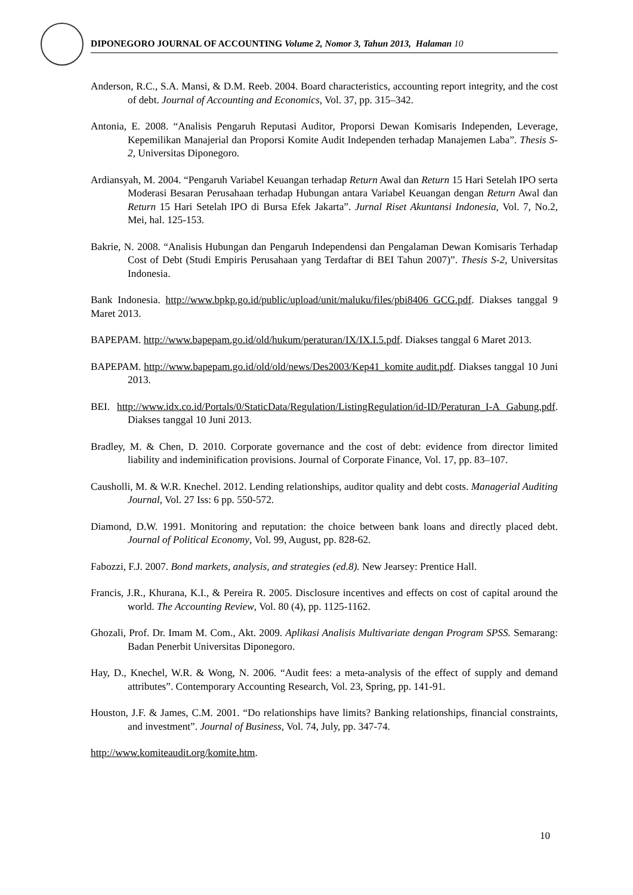DIPONEGORO JOURNAL OF ACCOUNTING Volume 2, Nomor 3, Tahun 2013, Halaman 10
Anderson, R.C., S.A. Mansi, & D.M. Reeb. 2004. Board characteristics, accounting report integrity, and the cost of debt. Journal of Accounting and Economics, Vol. 37, pp. 315–342.
Antonia, E. 2008. “Analisis Pengaruh Reputasi Auditor, Proporsi Dewan Komisaris Independen, Leverage, Kepemilikan Manajerial dan Proporsi Komite Audit Independen terhadap Manajemen Laba”. Thesis S-2, Universitas Diponegoro.
Ardiansyah, M. 2004. “Pengaruh Variabel Keuangan terhadap Return Awal dan Return 15 Hari Setelah IPO serta Moderasi Besaran Perusahaan terhadap Hubungan antara Variabel Keuangan dengan Return Awal dan Return 15 Hari Setelah IPO di Bursa Efek Jakarta”. Jurnal Riset Akuntansi Indonesia, Vol. 7, No.2, Mei, hal. 125-153.
Bakrie, N. 2008. “Analisis Hubungan dan Pengaruh Independensi dan Pengalaman Dewan Komisaris Terhadap Cost of Debt (Studi Empiris Perusahaan yang Terdaftar di BEI Tahun 2007)”. Thesis S-2, Universitas Indonesia.
Bank Indonesia. http://www.bpkp.go.id/public/upload/unit/maluku/files/pbi8406 GCG.pdf. Diakses tanggal 9 Maret 2013.
BAPEPAM. http://www.bapepam.go.id/old/hukum/peraturan/IX/IX.I.5.pdf. Diakses tanggal 6 Maret 2013.
BAPEPAM. http://www.bapepam.go.id/old/old/news/Des2003/Kep41_komite audit.pdf. Diakses tanggal 10 Juni 2013.
BEI. http://www.idx.co.id/Portals/0/StaticData/Regulation/ListingRegulation/id-ID/Peraturan_I-A Gabung.pdf. Diakses tanggal 10 Juni 2013.
Bradley, M. & Chen, D. 2010. Corporate governance and the cost of debt: evidence from director limited liability and indeminification provisions. Journal of Corporate Finance, Vol. 17, pp. 83–107.
Causholli, M. & W.R. Knechel. 2012. Lending relationships, auditor quality and debt costs. Managerial Auditing Journal, Vol. 27 Iss: 6 pp. 550-572.
Diamond, D.W. 1991. Monitoring and reputation: the choice between bank loans and directly placed debt. Journal of Political Economy, Vol. 99, August, pp. 828-62.
Fabozzi, F.J. 2007. Bond markets, analysis, and strategies (ed.8). New Jearsey: Prentice Hall.
Francis, J.R., Khurana, K.I., & Pereira R. 2005. Disclosure incentives and effects on cost of capital around the world. The Accounting Review, Vol. 80 (4), pp. 1125-1162.
Ghozali, Prof. Dr. Imam M. Com., Akt. 2009. Aplikasi Analisis Multivariate dengan Program SPSS. Semarang: Badan Penerbit Universitas Diponegoro.
Hay, D., Knechel, W.R. & Wong, N. 2006. “Audit fees: a meta-analysis of the effect of supply and demand attributes”. Contemporary Accounting Research, Vol. 23, Spring, pp. 141-91.
Houston, J.F. & James, C.M. 2001. “Do relationships have limits? Banking relationships, financial constraints, and investment”. Journal of Business, Vol. 74, July, pp. 347-74.
http://www.komiteaudit.org/komite.htm.
10